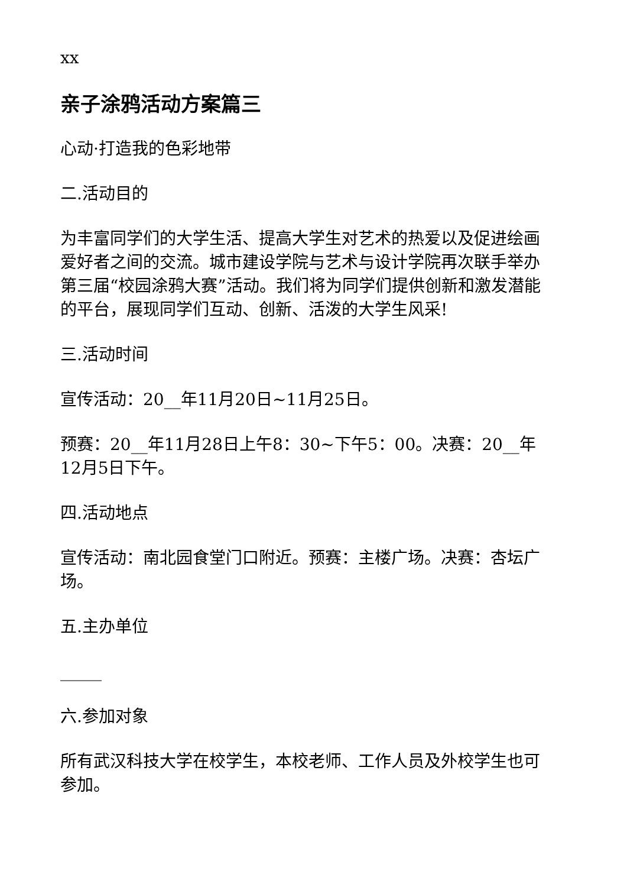xx
亲子涂鸦活动方案篇三
心动·打造我的色彩地带
二.活动目的
为丰富同学们的大学生活、提高大学生对艺术的热爱以及促进绘画爱好者之间的交流。城市建设学院与艺术与设计学院再次联手举办第三届“校园涂鸦大赛”活动。我们将为同学们提供创新和激发潜能的平台，展现同学们互动、创新、活泼的大学生风采!
三.活动时间
宣传活动：20__年11月20日~11月25日。
预赛：20__年11月28日上午8：30~下午5：00。决赛：20__年12月5日下午。
四.活动地点
宣传活动：南北园食堂门口附近。预赛：主楼广场。决赛：杏坛广场。
五.主办单位
_____
六.参加对象
所有武汉科技大学在校学生，本校老师、工作人员及外校学生也可参加。